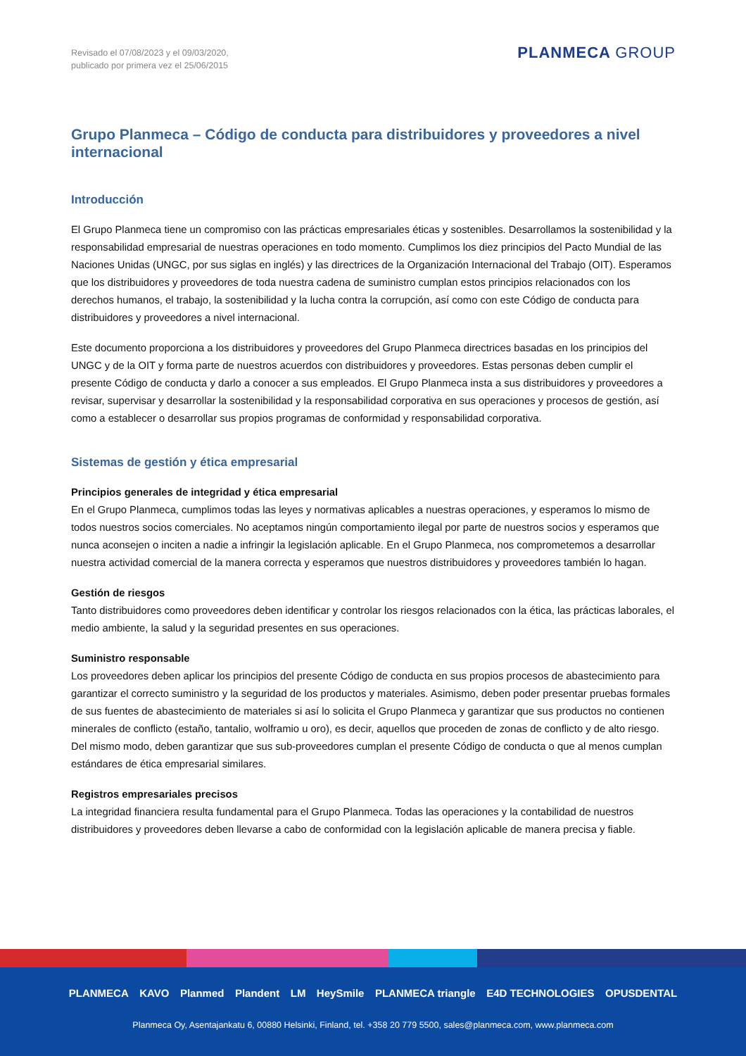Revisado el 07/08/2023 y el 09/03/2020,
publicado por primera vez el 25/06/2015
PLANMECA GROUP
Grupo Planmeca – Código de conducta para distribuidores y proveedores a nivel internacional
Introducción
El Grupo Planmeca tiene un compromiso con las prácticas empresariales éticas y sostenibles. Desarrollamos la sostenibilidad y la responsabilidad empresarial de nuestras operaciones en todo momento. Cumplimos los diez principios del Pacto Mundial de las Naciones Unidas (UNGC, por sus siglas en inglés) y las directrices de la Organización Internacional del Trabajo (OIT). Esperamos que los distribuidores y proveedores de toda nuestra cadena de suministro cumplan estos principios relacionados con los derechos humanos, el trabajo, la sostenibilidad y la lucha contra la corrupción, así como con este Código de conducta para distribuidores y proveedores a nivel internacional.
Este documento proporciona a los distribuidores y proveedores del Grupo Planmeca directrices basadas en los principios del UNGC y de la OIT y forma parte de nuestros acuerdos con distribuidores y proveedores. Estas personas deben cumplir el presente Código de conducta y darlo a conocer a sus empleados. El Grupo Planmeca insta a sus distribuidores y proveedores a revisar, supervisar y desarrollar la sostenibilidad y la responsabilidad corporativa en sus operaciones y procesos de gestión, así como a establecer o desarrollar sus propios programas de conformidad y responsabilidad corporativa.
Sistemas de gestión y ética empresarial
Principios generales de integridad y ética empresarial
En el Grupo Planmeca, cumplimos todas las leyes y normativas aplicables a nuestras operaciones, y esperamos lo mismo de todos nuestros socios comerciales. No aceptamos ningún comportamiento ilegal por parte de nuestros socios y esperamos que nunca aconsejen o inciten a nadie a infringir la legislación aplicable. En el Grupo Planmeca, nos comprometemos a desarrollar nuestra actividad comercial de la manera correcta y esperamos que nuestros distribuidores y proveedores también lo hagan.
Gestión de riesgos
Tanto distribuidores como proveedores deben identificar y controlar los riesgos relacionados con la ética, las prácticas laborales, el medio ambiente, la salud y la seguridad presentes en sus operaciones.
Suministro responsable
Los proveedores deben aplicar los principios del presente Código de conducta en sus propios procesos de abastecimiento para garantizar el correcto suministro y la seguridad de los productos y materiales. Asimismo, deben poder presentar pruebas formales de sus fuentes de abastecimiento de materiales si así lo solicita el Grupo Planmeca y garantizar que sus productos no contienen minerales de conflicto (estaño, tantalio, wolframio u oro), es decir, aquellos que proceden de zonas de conflicto y de alto riesgo. Del mismo modo, deben garantizar que sus sub-proveedores cumplan el presente Código de conducta o que al menos cumplan estándares de ética empresarial similares.
Registros empresariales precisos
La integridad financiera resulta fundamental para el Grupo Planmeca. Todas las operaciones y la contabilidad de nuestros distribuidores y proveedores deben llevarse a cabo de conformidad con la legislación aplicable de manera precisa y fiable.
PLANMECA KAVO Planmed Plandent LM HeySmile PLANMECA triangle E4D TECHNOLOGIES OPUSDENTAL
Planmeca Oy, Asentajankatu 6, 00880 Helsinki, Finland, tel. +358 20 779 5500, sales@planmeca.com, www.planmeca.com